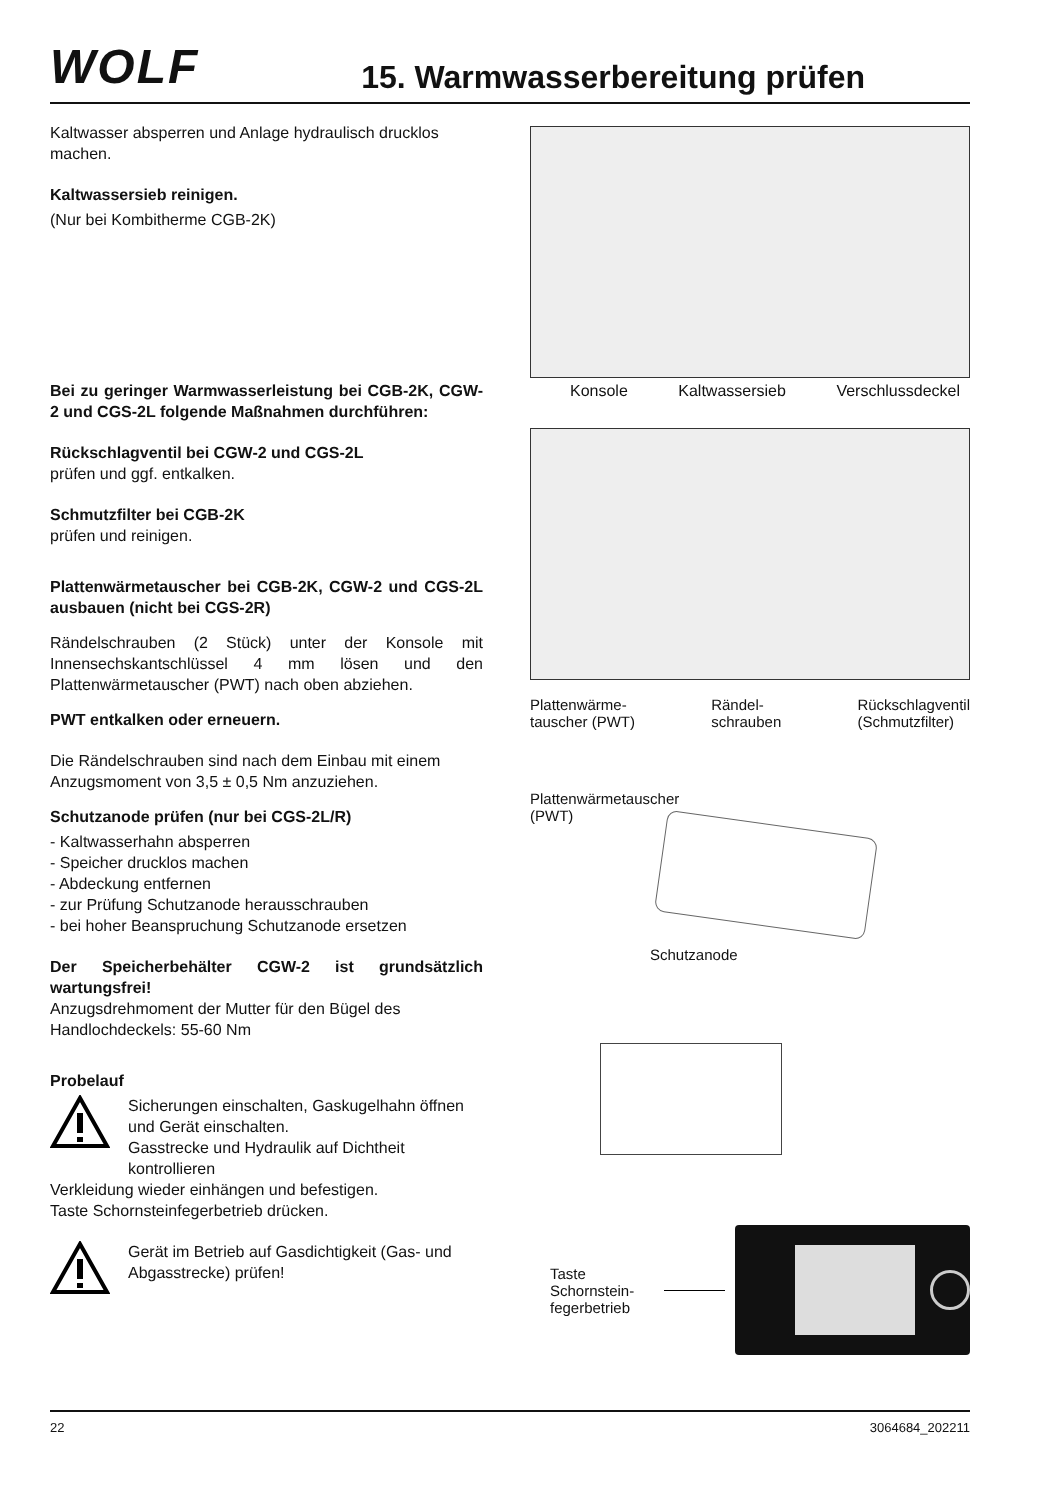WOLF
15. Warmwasserbereitung prüfen
Kaltwasser absperren und Anlage hydraulisch drucklos machen.
Kaltwassersieb reinigen.
(Nur bei Kombitherme CGB-2K)
Bei zu geringer Warmwasserleistung bei CGB-2K, CGW-2 und CGS-2L folgende Maßnahmen durchführen:
Rückschlagventil bei CGW-2 und CGS-2L
prüfen und ggf. entkalken.
Schmutzfilter bei CGB-2K
prüfen und reinigen.
Plattenwärmetauscher bei CGB-2K, CGW-2 und CGS-2L ausbauen (nicht bei CGS-2R)
Rändelschrauben (2 Stück) unter der Konsole mit Innensechskantschlüssel 4 mm lösen und den Plattenwärmetauscher (PWT) nach oben abziehen.
PWT entkalken oder erneuern.
Die Rändelschrauben sind nach dem Einbau mit einem Anzugsmoment von 3,5 ± 0,5 Nm anzuziehen.
Schutzanode prüfen (nur bei CGS-2L/R)
- Kaltwasserhahn absperren
- Speicher drucklos machen
- Abdeckung entfernen
- zur Prüfung Schutzanode herausschrauben
- bei hoher Beanspruchung Schutzanode ersetzen
Der Speicherbehälter CGW-2 ist grundsätzlich wartungsfrei!
Anzugsdrehmoment der Mutter für den Bügel des Handlochdeckels: 55-60 Nm
Probelauf
Sicherungen einschalten, Gaskugelhahn öffnen und Gerät einschalten.
Gasstrecke und Hydraulik auf Dichtheit kontrollieren
Verkleidung wieder einhängen und befestigen.
Taste Schornsteinfegerbetrieb drücken.
Gerät im Betrieb auf Gasdichtigkeit (Gas- und Abgasstrecke) prüfen!
Konsole Kaltwassersieb Verschlussdeckel
Plattenwärme-
tauscher (PWT) Rändel-
schrauben Rückschlagventil
(Schmutzfilter)
Plattenwärmetauscher
(PWT)
Schutzanode
Taste
Schornstein-
fegerbetrieb
22 3064684_202211